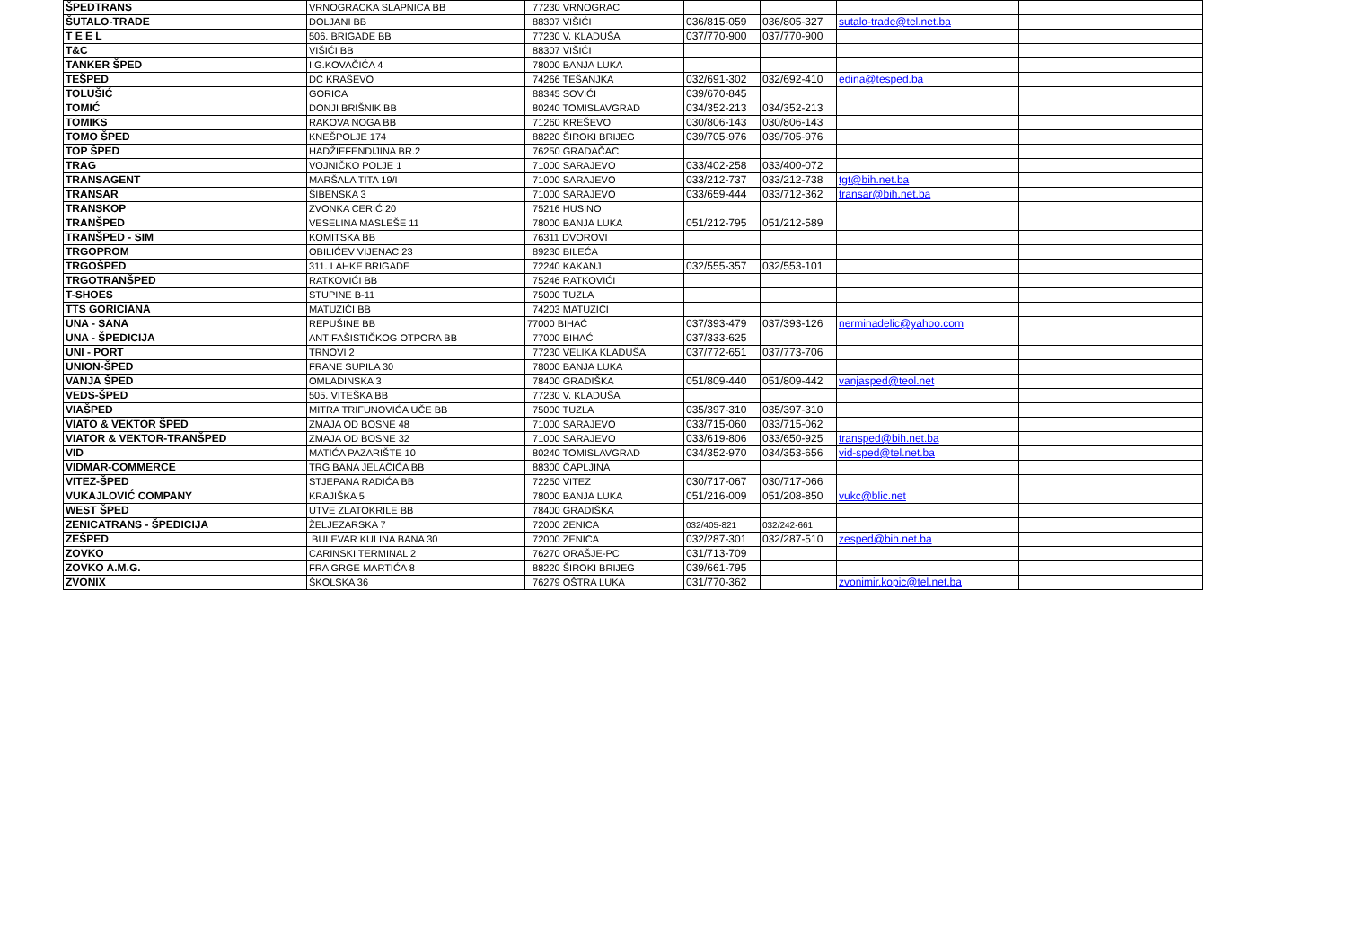| ŠPEDTRANS | VRNOGRACKA SLAPNICA BB | 77230 VRNOGRAC | | | | |
| ŠUTALO-TRADE | DOLJANI BB | 88307 VIŠIĆI | 036/815-059 | 036/805-327 | sutalo-trade@tel.net.ba | |
| T E E L | 506. BRIGADE BB | 77230 V. KLADUŠA | 037/770-900 | 037/770-900 | | |
| T&C | VIŠIĆI BB | 88307 VIŠIĆI | | | | |
| TANKER ŠPED | I.G.KOVAČIĆA 4 | 78000 BANJA LUKA | | | | |
| TEŠPED | DC KRAŠEVO | 74266 TEŠANJKA | 032/691-302 | 032/692-410 | edina@tesped.ba | |
| TOLUŠIĆ | GORICA | 88345 SOVIĆI | 039/670-845 | | | |
| TOMIĆ | DONJI BRIŠNIK BB | 80240 TOMISLAVGRAD | 034/352-213 | 034/352-213 | | |
| TOMIKS | RAKOVA NOGA BB | 71260 KREŠEVO | 030/806-143 | 030/806-143 | | |
| TOMO ŠPED | KNEŠPOLJE 174 | 88220 ŠIROKI BRIJEG | 039/705-976 | 039/705-976 | | |
| TOP ŠPED | HADŽIEFENDIJINA BR.2 | 76250 GRADAČAC | | | | |
| TRAG | VOJNIČKO POLJE 1 | 71000 SARAJEVO | 033/402-258 | 033/400-072 | | |
| TRANSAGENT | MARŠALA TITA 19/I | 71000 SARAJEVO | 033/212-737 | 033/212-738 | tgt@bih.net.ba | |
| TRANSAR | ŠIBENSKA 3 | 71000 SARAJEVO | 033/659-444 | 033/712-362 | transar@bih.net.ba | |
| TRANSKOP | ZVONKA CERIĆ 20 | 75216 HUSINO | | | | |
| TRANŠPED | VESELINA MASLEŠE 11 | 78000 BANJA LUKA | 051/212-795 | 051/212-589 | | |
| TRANŠPED - SIM | KOMITSKA BB | 76311 DVOROVI | | | | |
| TRGOPROM | OBILIĆEV VIJENAC 23 | 89230 BILEĆA | | | | |
| TRGOŠPED | 311. LAHKE BRIGADE | 72240 KAKANJ | 032/555-357 | 032/553-101 | | |
| TRGOTRANŠPED | RATKOVIĆI BB | 75246 RATKOVIĆI | | | | |
| T-SHOES | STUPINE B-11 | 75000 TUZLA | | | | |
| TTS GORICIANA | MATUZIĆI BB | 74203 MATUZIĆI | | | | |
| UNA - SANA | REPUŠINE BB | 77000 BIHAĆ | 037/393-479 | 037/393-126 | nerminadelic@yahoo.com | |
| UNA - ŠPEDICIJA | ANTIFAŠISTIČKOG OTPORA BB | 77000 BIHAĆ | 037/333-625 | | | |
| UNI - PORT | TRNOVI 2 | 77230 VELIKA KLADUŠA | 037/772-651 | 037/773-706 | | |
| UNION-ŠPED | FRANE SUPILA 30 | 78000 BANJA LUKA | | | | |
| VANJA ŠPED | OMLADINSKA 3 | 78400 GRADIŠKA | 051/809-440 | 051/809-442 | vanjasped@teol.net | |
| VEDS-ŠPED | 505. VITEŠKA BB | 77230 V. KLADUŠA | | | | |
| VIAŠPED | MITRA TRIFUNOVIĆA UČE BB | 75000 TUZLA | 035/397-310 | 035/397-310 | | |
| VIATO & VEKTOR ŠPED | ZMAJA OD BOSNE 48 | 71000 SARAJEVO | 033/715-060 | 033/715-062 | | |
| VIATOR & VEKTOR-TRANŠPED | ZMAJA OD BOSNE 32 | 71000 SARAJEVO | 033/619-806 | 033/650-925 | transped@bih.net.ba | |
| VID | MATIĆA PAZARIŠTE 10 | 80240 TOMISLAVGRAD | 034/352-970 | 034/353-656 | vid-sped@tel.net.ba | |
| VIDMAR-COMMERCE | TRG BANA JELAČIĆA BB | 88300 ČAPLJINA | | | | |
| VITEZ-ŠPED | STJEPANA RADIĆA BB | 72250 VITEZ | 030/717-067 | 030/717-066 | | |
| VUKAJLOVIĆ COMPANY | KRAJIŠKA 5 | 78000 BANJA LUKA | 051/216-009 | 051/208-850 | vukc@blic.net | |
| WEST ŠPED | UTVE ZLATOKRILE BB | 78400 GRADIŠKA | | | | |
| ZENICATRANS - ŠPEDICIJA | ŽELJEZARSKA 7 | 72000 ZENICA | 032/405-821 | 032/242-661 | | |
| ZEŠPED | BULEVAR KULINA BANA 30 | 72000 ZENICA | 032/287-301 | 032/287-510 | zesped@bih.net.ba | |
| ZOVKO | CARINSKI TERMINAL 2 | 76270 ORAŠJE-PC | 031/713-709 | | | |
| ZOVKO A.M.G. | FRA GRGE MARTIĆA 8 | 88220 ŠIROKI BRIJEG | 039/661-795 | | | |
| ZVONIX | ŠKOLSKA 36 | 76279 OŠTRA LUKA | 031/770-362 | | zvonimir.kopic@tel.net.ba | |